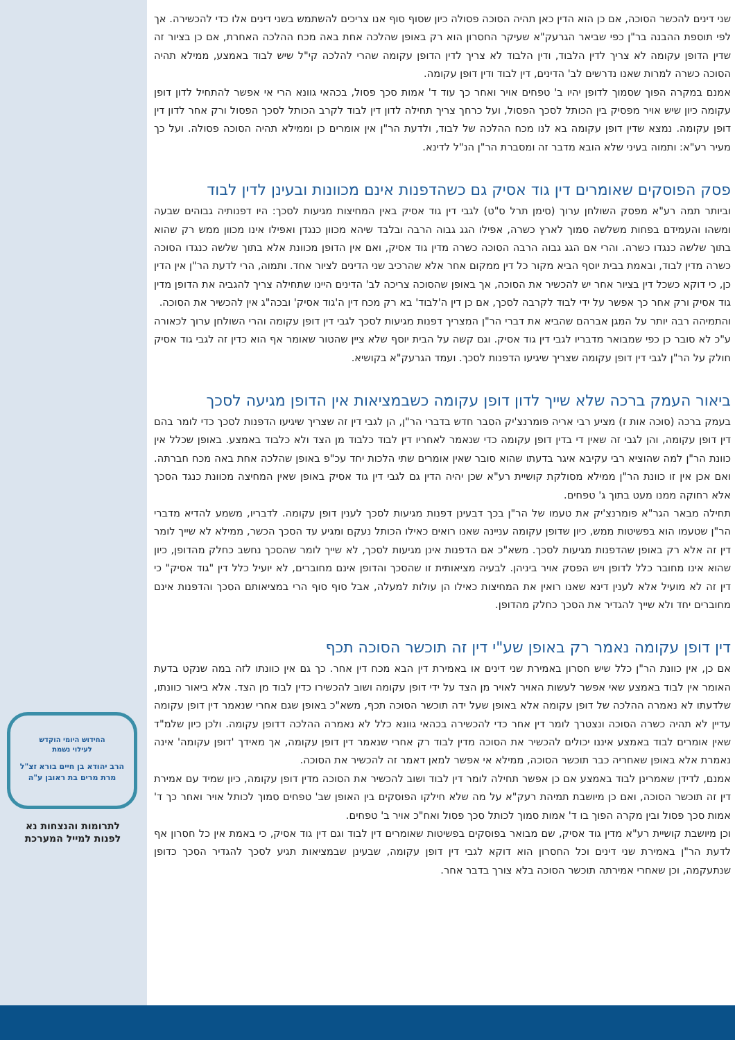שני דינים להכשר הסוכה, אם כן הוא הדין כאן תהיה הסוכה פסולה כיון שסוף סוף אנו צריכים להשתמש בשני דינים אלו כדי להכשירה. אך לפי תוספת ההבנה בר"ן כפי שביאר הגרעק"א שעיקר החסרון הוא רק באופן שהלכה אחת באה מכח ההלכה האחרת, אם כן בציור זה שדין הדופן עקומה לא צריך לדין הלבוד, ודין הלבוד לא צריך לדין הדופן עקומה שהרי להלכה קי"ל שיש לבוד באמצע, ממילא תהיה הסוכה כשרה למרות שאנו נדרשים לב' הדינים, דין לבוד ודין דופן עקומה.
אמנם במקרה הפוך שסמוך לדופן יהיו ב' טפחים אויר ואחר כך עוד ד' אמות סכך פסול, בכהאי גוונא הרי אי אפשר להתחיל לדון דופן עקומה כיון שיש אויר מפסיק בין הכותל לסכך הפסול, ועל כרחך צריך תחילה לדון דין לבוד לקרב הכותל לסכך הפסול ורק אחר לדון דין דופן עקומה. נמצא שדין דופן עקומה בא לנו מכח ההלכה של לבוד, ולדעת הר"ן אין אומרים כן וממילא תהיה הסוכה פסולה. ועל כך מעיר רע"א: ותמוה בעיני שלא הובא מדבר זה ומסברת הר"ן הנ"ל לדינא.
פסק הפוסקים שאומרים דין גוד אסיק גם כשהדפנות אינם מכוונות ובעינן לדין לבוד
וביותר תמה רע"א מפסק השולחן ערוך (סימן תרל ס"ט) לגבי דין גוד אסיק באין המחיצות מגיעות לסכך: היו דפנותיה גבוהים שבעה ומשהו והעמידם בפחות משלשה סמוך לארץ כשרה, אפילו הגג גבוה הרבה ובלבד שיהא מכוון כנגדן ואפילו אינו מכוון ממש רק שהוא בתוך שלשה כנגדו כשרה. והרי אם הגג גבוה הרבה הסוכה כשרה מדין גוד אסיק, ואם אין הדופן מכוונת אלא בתוך שלשה כנגדו הסוכה כשרה מדין לבוד, ובאמת בבית יוסף הביא מקור כל דין ממקום אחר אלא שהרכיב שני הדינים לציור אחד. ותמוה, הרי לדעת הר"ן אין הדין כן, כי דוקא כשכל דין בציור אחר יש להכשיר את הסוכה, אך באופן שהסוכה צריכה לב' הדינים היינו שתחילה צריך להגביה את הדופן מדין גוד אסיק ורק אחר כך אפשר על ידי לבוד לקרבה לסכך, אם כן דין ה'לבוד' בא רק מכח דין ה'גוד אסיק' ובכה"ג אין להכשיר את הסוכה.
והתמיהה רבה יותר על המגן אברהם שהביא את דברי הר"ן המצריך דפנות מגיעות לסכך לגבי דין דופן עקומה והרי השולחן ערוך לכאורה ע"כ לא סובר כן כפי שמבואר מדבריו לגבי דין גוד אסיק. וגם קשה על הבית יוסף שלא ציין שהטור שאומר אף הוא כדין זה לגבי גוד אסיק חולק על הר"ן לגבי דין דופן עקומה שצריך שיגיעו הדפנות לסכך. ועמד הגרעק"א בקושיא.
ביאור העמק ברכה שלא שייך לדון דופן עקומה כשבמציאות אין הדופן מגיעה לסכך
בעמק ברכה (סוכה אות ז) מציע רבי אריה פומרנצ'יק הסבר חדש בדברי הר"ן, הן לגבי דין זה שצריך שיגיעו הדפנות לסכך כדי לומר בהם דין דופן עקומה, והן לגבי זה שאין די בדין דופן עקומה כדי שנאמר לאחריו דין לבוד כלבוד מן הצד ולא כלבוד באמצע. באופן שכלל אין כוונת הר"ן למה שהוציא רבי עקיבא איגר בדעתו שהוא סובר שאין אומרים שתי הלכות יחד עכ"פ באופן שהלכה אחת באה מכח חברתה. ואם אכן אין זו כוונת הר"ן ממילא מסולקת קושיית רע"א שכן יהיה הדין גם לגבי דין גוד אסיק באופן שאין המחיצה מכוונת כנגד הסכך אלא רחוקה ממנו מעט בתוך ג' טפחים.
תחילה מבאר הגר"א פומרנצ'יק את טעמו של הר"ן בכך דבעינן דפנות מגיעות לסכך לענין דופן עקומה. לדבריו, משמע להדיא מדברי הר"ן שטעמו הוא בפשיטות ממש, כיון שדופן עקומה עניינה שאנו רואים כאילו הכותל נעקם ומגיע עד הסכך הכשר, ממילא לא שייך לומר דין זה אלא רק באופן שהדפנות מגיעות לסכך. משא"כ אם הדפנות אינן מגיעות לסכך, לא שייך לומר שהסכך נחשב כחלק מהדופן, כיון שהוא אינו מחובר כלל לדופן ויש הפסק אויר ביניהן. לבעיה מציאותית זו שהסכך והדופן אינם מחוברים, לא יועיל כלל דין "גוד אסיק" כי דין זה לא מועיל אלא לענין דינא שאנו רואין את המחיצות כאילו הן עולות למעלה, אבל סוף סוף הרי במציאותם הסכך והדפנות אינם מחוברים יחד ולא שייך להגדיר את הסכך כחלק מהדופן.
דין דופן עקומה נאמר רק באופן שע"י דין זה תוכשר הסוכה תכף
אם כן, אין כוונת הר"ן כלל שיש חסרון באמירת שני דינים או באמירת דין הבא מכח דין אחר. כך גם אין כוונתו לזה במה שנקט בדעת האומר אין לבוד באמצע שאי אפשר לעשות האויר לאויר מן הצד על ידי דופן עקומה ושוב להכשירו כדין לבוד מן הצד. אלא ביאור כוונתו, שלדעתו לא נאמרה ההלכה של דופן עקומה אלא באופן שעל ידה תוכשר הסוכה תכף, משא"כ באופן שגם אחרי שנאמר דין דופן עקומה עדיין לא תהיה כשרה הסוכה ונצטרך לומר דין אחר כדי להכשירה בכהאי גוונא כלל לא נאמרה ההלכה דדופן עקומה. ולכן כיון שלמ"ד שאין אומרים לבוד באמצע איננו יכולים להכשיר את הסוכה מדין לבוד רק אחרי שנאמר דין דופן עקומה, אך מאידך 'דופן עקומה' אינה נאמרת אלא באופן שאחריה כבר תוכשר הסוכה, ממילא אי אפשר למאן דאמר זה להכשיר את הסוכה.
אמנם, לדידן שאמרינן לבוד באמצע אם כן אפשר תחילה לומר דין לבוד ושוב להכשיר את הסוכה מדין דופן עקומה, כיון שמיד עם אמירת דין זה תוכשר הסוכה, ואם כן מיושבת תמיהת רעק"א על מה שלא חילקו הפוסקים בין האופן שב' טפחים סמוך לכותל אויר ואחר כך ד' אמות סכך פסול ובין מקרה הפוך בו ד' אמות סמוך לכותל סכך פסול ואח"כ אויר ב' טפחים.
וכן מיושבת קושיית רע"א מדין גוד אסיק, שם מבואר בפוסקים בפשיטות שאומרים דין לבוד וגם דין גוד אסיק, כי באמת אין כל חסרון אף לדעת הר"ן באמירת שני דינים וכל החסרון הוא דוקא לגבי דין דופן עקומה, שבעינן שבמציאות תגיע לסכך להגדיר הסכך כדופן שנתעקמה, וכן שאחרי אמירתה תוכשר הסוכה בלא צורך בדבר אחר.
החידוש היומי הוקדש
לעילוי נשמת
הרב יהודא בן חיים בורא זצ"ל
מרת מרים בת ראובן ע"ה
לתרומות והנצחות נא
לפנות למייל המערכת